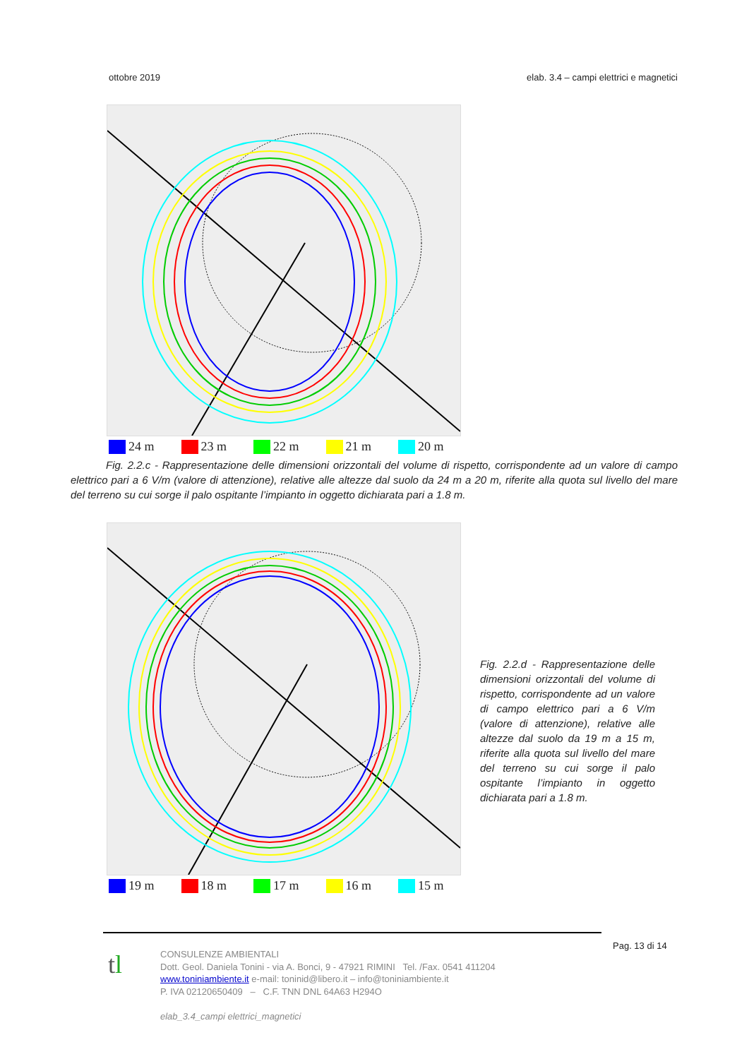ottobre 2019 elab. 3.4 – campi elettrici e magnetici
24 m 23 m 22 m 21 m 20 m
Fig. 2.2.c - Rappresentazione delle dimensioni orizzontali del volume di rispetto, corrispondente ad un valore di campo elettrico pari a 6 V/m (valore di attenzione), relative alle altezze dal suolo da 24 m a 20 m, riferite alla quota sul livello del mare del terreno su cui sorge il palo ospitante l’impianto in oggetto dichiarata pari a 1.8 m.
19 m 18 m 17 m 16 m 15 m
Fig. 2.2.d - Rappresentazione delle dimensioni orizzontali del volume di rispetto, corrispondente ad un valore di campo elettrico pari a 6 V/m (valore di attenzione), relative alle altezze dal suolo da 19 m a 15 m, riferite alla quota sul livello del mare del terreno su cui sorge il palo ospitante l’impianto in oggetto dichiarata pari a 1.8 m.
Pag. 13 di 14
tl
CONSULENZE AMBIENTALI
Dott. Geol. Daniela Tonini - via A. Bonci, 9 - 47921 RIMINI Tel. /Fax. 0541 411204
www.toniniambiente.it e-mail: toninid@libero.it – info@toniniambiente.it
P. IVA 02120650409 – C.F. TNN DNL 64A63 H294O
elab_3.4_campi elettrici_magnetici